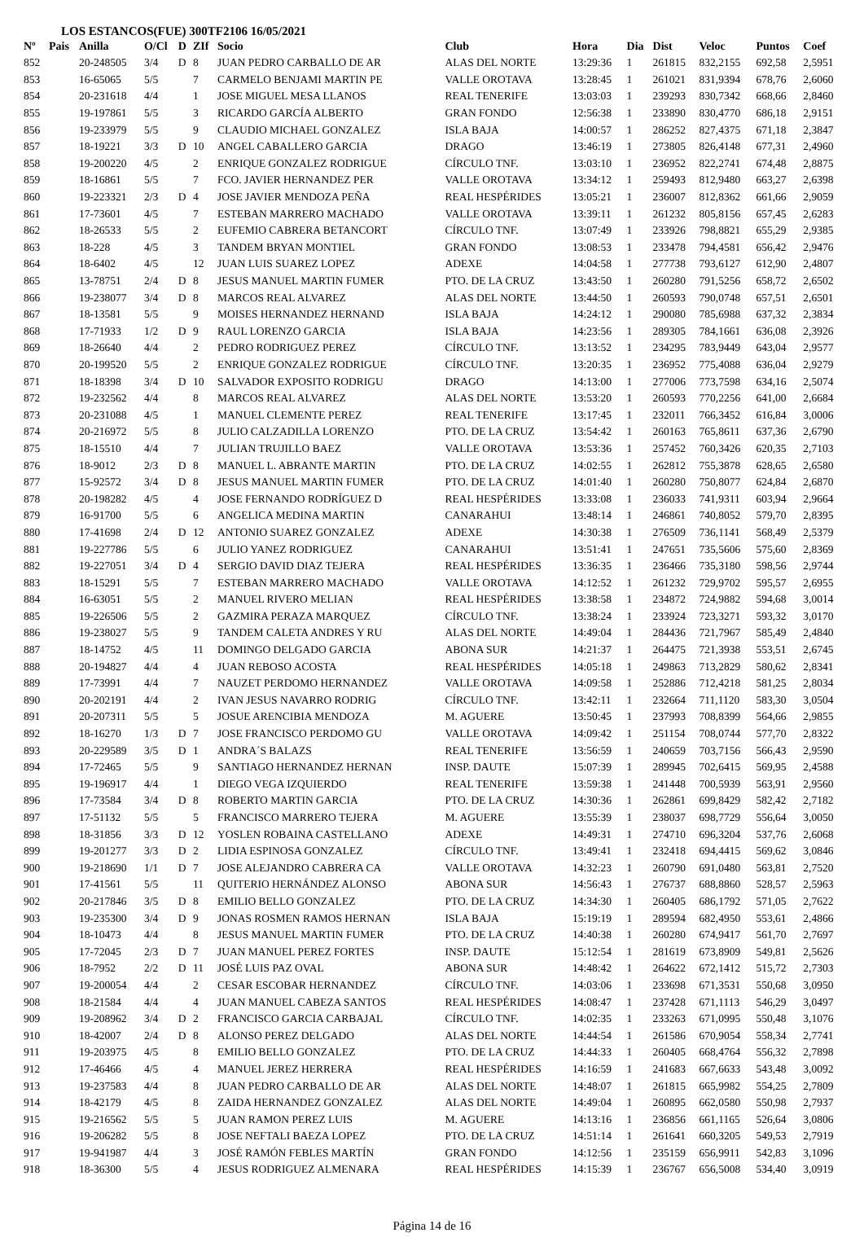LOS ESTANCOS(FUE) 300TF2106 16/05/2021
| Nº | Pais | Anilla | O/Cl | D | ZIf | Socio | Club | Hora | Dia | Dist | Veloc | Puntos | Coef |
| --- | --- | --- | --- | --- | --- | --- | --- | --- | --- | --- | --- | --- | --- |
| 852 | | 20-248505 | 3/4 | D | 8 | JUAN PEDRO CARBALLO DE AR | ALAS DEL NORTE | 13:29:36 | 1 | 261815 | 832,2155 | 692,58 | 2,5951 |
| 853 | | 16-65065 | 5/5 | | 7 | CARMELO BENJAMI MARTIN PE | VALLE OROTAVA | 13:28:45 | 1 | 261021 | 831,9394 | 678,76 | 2,6060 |
| 854 | | 20-231618 | 4/4 | | 1 | JOSE MIGUEL MESA LLANOS | REAL TENERIFE | 13:03:03 | 1 | 239293 | 830,7342 | 668,66 | 2,8460 |
| 855 | | 19-197861 | 5/5 | | 3 | RICARDO GARCÍA ALBERTO | GRAN FONDO | 12:56:38 | 1 | 233890 | 830,4770 | 686,18 | 2,9151 |
| 856 | | 19-233979 | 5/5 | | 9 | CLAUDIO MICHAEL GONZALEZ | ISLA BAJA | 14:00:57 | 1 | 286252 | 827,4375 | 671,18 | 2,3847 |
| 857 | | 18-19221 | 3/3 | D | 10 | ANGEL CABALLERO GARCIA | DRAGO | 13:46:19 | 1 | 273805 | 826,4148 | 677,31 | 2,4960 |
| 858 | | 19-200220 | 4/5 | | 2 | ENRIQUE GONZALEZ RODRIGUE | CÍRCULO TNF. | 13:03:10 | 1 | 236952 | 822,2741 | 674,48 | 2,8875 |
| 859 | | 18-16861 | 5/5 | | 7 | FCO. JAVIER HERNANDEZ PER | VALLE OROTAVA | 13:34:12 | 1 | 259493 | 812,9480 | 663,27 | 2,6398 |
| 860 | | 19-223321 | 2/3 | D | 4 | JOSE JAVIER MENDOZA PEÑA | REAL HESPÉRIDES | 13:05:21 | 1 | 236007 | 812,8362 | 661,66 | 2,9059 |
| 861 | | 17-73601 | 4/5 | | 7 | ESTEBAN MARRERO MACHADO | VALLE OROTAVA | 13:39:11 | 1 | 261232 | 805,8156 | 657,45 | 2,6283 |
| 862 | | 18-26533 | 5/5 | | 2 | EUFEMIO CABRERA BETANCORT | CÍRCULO TNF. | 13:07:49 | 1 | 233926 | 798,8821 | 655,29 | 2,9385 |
| 863 | | 18-228 | 4/5 | | 3 | TANDEM BRYAN MONTIEL | GRAN FONDO | 13:08:53 | 1 | 233478 | 794,4581 | 656,42 | 2,9476 |
| 864 | | 18-6402 | 4/5 | | 12 | JUAN LUIS SUAREZ LOPEZ | ADEXE | 14:04:58 | 1 | 277738 | 793,6127 | 612,90 | 2,4807 |
| 865 | | 13-78751 | 2/4 | D | 8 | JESUS MANUEL MARTIN FUMER | PTO. DE LA CRUZ | 13:43:50 | 1 | 260280 | 791,5256 | 658,72 | 2,6502 |
| 866 | | 19-238077 | 3/4 | D | 8 | MARCOS REAL ALVAREZ | ALAS DEL NORTE | 13:44:50 | 1 | 260593 | 790,0748 | 657,51 | 2,6501 |
| 867 | | 18-13581 | 5/5 | | 9 | MOISES HERNANDEZ HERNAND | ISLA BAJA | 14:24:12 | 1 | 290080 | 785,6988 | 637,32 | 2,3834 |
| 868 | | 17-71933 | 1/2 | D | 9 | RAUL LORENZO GARCIA | ISLA BAJA | 14:23:56 | 1 | 289305 | 784,1661 | 636,08 | 2,3926 |
| 869 | | 18-26640 | 4/4 | | 2 | PEDRO RODRIGUEZ PEREZ | CÍRCULO TNF. | 13:13:52 | 1 | 234295 | 783,9449 | 643,04 | 2,9577 |
| 870 | | 20-199520 | 5/5 | | 2 | ENRIQUE GONZALEZ RODRIGUE | CÍRCULO TNF. | 13:20:35 | 1 | 236952 | 775,4088 | 636,04 | 2,9279 |
| 871 | | 18-18398 | 3/4 | D | 10 | SALVADOR EXPOSITO RODRIGU | DRAGO | 14:13:00 | 1 | 277006 | 773,7598 | 634,16 | 2,5074 |
| 872 | | 19-232562 | 4/4 | | 8 | MARCOS REAL ALVAREZ | ALAS DEL NORTE | 13:53:20 | 1 | 260593 | 770,2256 | 641,00 | 2,6684 |
| 873 | | 20-231088 | 4/5 | | 1 | MANUEL CLEMENTE PEREZ | REAL TENERIFE | 13:17:45 | 1 | 232011 | 766,3452 | 616,84 | 3,0006 |
| 874 | | 20-216972 | 5/5 | | 8 | JULIO CALZADILLA LORENZO | PTO. DE LA CRUZ | 13:54:42 | 1 | 260163 | 765,8611 | 637,36 | 2,6790 |
| 875 | | 18-15510 | 4/4 | | 7 | JULIAN TRUJILLO BAEZ | VALLE OROTAVA | 13:53:36 | 1 | 257452 | 760,3426 | 620,35 | 2,7103 |
| 876 | | 18-9012 | 2/3 | D | 8 | MANUEL L. ABRANTE MARTIN | PTO. DE LA CRUZ | 14:02:55 | 1 | 262812 | 755,3878 | 628,65 | 2,6580 |
| 877 | | 15-92572 | 3/4 | D | 8 | JESUS MANUEL MARTIN FUMER | PTO. DE LA CRUZ | 14:01:40 | 1 | 260280 | 750,8077 | 624,84 | 2,6870 |
| 878 | | 20-198282 | 4/5 | | 4 | JOSE FERNANDO RODRÍGUEZ D | REAL HESPÉRIDES | 13:33:08 | 1 | 236033 | 741,9311 | 603,94 | 2,9664 |
| 879 | | 16-91700 | 5/5 | | 6 | ANGELICA MEDINA MARTIN | CANARAHUI | 13:48:14 | 1 | 246861 | 740,8052 | 579,70 | 2,8395 |
| 880 | | 17-41698 | 2/4 | D | 12 | ANTONIO SUAREZ GONZALEZ | ADEXE | 14:30:38 | 1 | 276509 | 736,1141 | 568,49 | 2,5379 |
| 881 | | 19-227786 | 5/5 | | 6 | JULIO YANEZ RODRIGUEZ | CANARAHUI | 13:51:41 | 1 | 247651 | 735,5606 | 575,60 | 2,8369 |
| 882 | | 19-227051 | 3/4 | D | 4 | SERGIO DAVID DIAZ TEJERA | REAL HESPÉRIDES | 13:36:35 | 1 | 236466 | 735,3180 | 598,56 | 2,9744 |
| 883 | | 18-15291 | 5/5 | | 7 | ESTEBAN MARRERO MACHADO | VALLE OROTAVA | 14:12:52 | 1 | 261232 | 729,9702 | 595,57 | 2,6955 |
| 884 | | 16-63051 | 5/5 | | 2 | MANUEL RIVERO MELIAN | REAL HESPÉRIDES | 13:38:58 | 1 | 234872 | 724,9882 | 594,68 | 3,0014 |
| 885 | | 19-226506 | 5/5 | | 2 | GAZMIRA PERAZA MARQUEZ | CÍRCULO TNF. | 13:38:24 | 1 | 233924 | 723,3271 | 593,32 | 3,0170 |
| 886 | | 19-238027 | 5/5 | | 9 | TANDEM CALETA ANDRES Y RU | ALAS DEL NORTE | 14:49:04 | 1 | 284436 | 721,7967 | 585,49 | 2,4840 |
| 887 | | 18-14752 | 4/5 | | 11 | DOMINGO DELGADO GARCIA | ABONA SUR | 14:21:37 | 1 | 264475 | 721,3938 | 553,51 | 2,6745 |
| 888 | | 20-194827 | 4/4 | | 4 | JUAN REBOSO ACOSTA | REAL HESPÉRIDES | 14:05:18 | 1 | 249863 | 713,2829 | 580,62 | 2,8341 |
| 889 | | 17-73991 | 4/4 | | 7 | NAUZET PERDOMO HERNANDEZ | VALLE OROTAVA | 14:09:58 | 1 | 252886 | 712,4218 | 581,25 | 2,8034 |
| 890 | | 20-202191 | 4/4 | | 2 | IVAN JESUS NAVARRO RODRIG | CÍRCULO TNF. | 13:42:11 | 1 | 232664 | 711,1120 | 583,30 | 3,0504 |
| 891 | | 20-207311 | 5/5 | | 5 | JOSUE ARENCIBIA MENDOZA | M. AGUERE | 13:50:45 | 1 | 237993 | 708,8399 | 564,66 | 2,9855 |
| 892 | | 18-16270 | 1/3 | D | 7 | JOSE FRANCISCO PERDOMO GU | VALLE OROTAVA | 14:09:42 | 1 | 251154 | 708,0744 | 577,70 | 2,8322 |
| 893 | | 20-229589 | 3/5 | D | 1 | ANDRA´S BALAZS | REAL TENERIFE | 13:56:59 | 1 | 240659 | 703,7156 | 566,43 | 2,9590 |
| 894 | | 17-72465 | 5/5 | | 9 | SANTIAGO HERNANDEZ HERNAN | INSP. DAUTE | 15:07:39 | 1 | 289945 | 702,6415 | 569,95 | 2,4588 |
| 895 | | 19-196917 | 4/4 | | 1 | DIEGO VEGA IZQUIERDO | REAL TENERIFE | 13:59:38 | 1 | 241448 | 700,5939 | 563,91 | 2,9560 |
| 896 | | 17-73584 | 3/4 | D | 8 | ROBERTO MARTIN GARCIA | PTO. DE LA CRUZ | 14:30:36 | 1 | 262861 | 699,8429 | 582,42 | 2,7182 |
| 897 | | 17-51132 | 5/5 | | 5 | FRANCISCO MARRERO TEJERA | M. AGUERE | 13:55:39 | 1 | 238037 | 698,7729 | 556,64 | 3,0050 |
| 898 | | 18-31856 | 3/3 | D | 12 | YOSLEN ROBAINA CASTELLANO | ADEXE | 14:49:31 | 1 | 274710 | 696,3204 | 537,76 | 2,6068 |
| 899 | | 19-201277 | 3/3 | D | 2 | LIDIA ESPINOSA GONZALEZ | CÍRCULO TNF. | 13:49:41 | 1 | 232418 | 694,4415 | 569,62 | 3,0846 |
| 900 | | 19-218690 | 1/1 | D | 7 | JOSE ALEJANDRO CABRERA CA | VALLE OROTAVA | 14:32:23 | 1 | 260790 | 691,0480 | 563,81 | 2,7520 |
| 901 | | 17-41561 | 5/5 | | 11 | QUITERIO HERNÁNDEZ ALONSO | ABONA SUR | 14:56:43 | 1 | 276737 | 688,8860 | 528,57 | 2,5963 |
| 902 | | 20-217846 | 3/5 | D | 8 | EMILIO BELLO GONZALEZ | PTO. DE LA CRUZ | 14:34:30 | 1 | 260405 | 686,1792 | 571,05 | 2,7622 |
| 903 | | 19-235300 | 3/4 | D | 9 | JONAS ROSMEN RAMOS HERNAN | ISLA BAJA | 15:19:19 | 1 | 289594 | 682,4950 | 553,61 | 2,4866 |
| 904 | | 18-10473 | 4/4 | | 8 | JESUS MANUEL MARTIN FUMER | PTO. DE LA CRUZ | 14:40:38 | 1 | 260280 | 674,9417 | 561,70 | 2,7697 |
| 905 | | 17-72045 | 2/3 | D | 7 | JUAN MANUEL PEREZ FORTES | INSP. DAUTE | 15:12:54 | 1 | 281619 | 673,8909 | 549,81 | 2,5626 |
| 906 | | 18-7952 | 2/2 | D | 11 | JOSÉ LUIS PAZ OVAL | ABONA SUR | 14:48:42 | 1 | 264622 | 672,1412 | 515,72 | 2,7303 |
| 907 | | 19-200054 | 4/4 | | 2 | CESAR ESCOBAR HERNANDEZ | CÍRCULO TNF. | 14:03:06 | 1 | 233698 | 671,3531 | 550,68 | 3,0950 |
| 908 | | 18-21584 | 4/4 | | 4 | JUAN MANUEL CABEZA SANTOS | REAL HESPÉRIDES | 14:08:47 | 1 | 237428 | 671,1113 | 546,29 | 3,0497 |
| 909 | | 19-208962 | 3/4 | D | 2 | FRANCISCO GARCIA CARBAJAL | CÍRCULO TNF. | 14:02:35 | 1 | 233263 | 671,0995 | 550,48 | 3,1076 |
| 910 | | 18-42007 | 2/4 | D | 8 | ALONSO PEREZ DELGADO | ALAS DEL NORTE | 14:44:54 | 1 | 261586 | 670,9054 | 558,34 | 2,7741 |
| 911 | | 19-203975 | 4/5 | | 8 | EMILIO BELLO GONZALEZ | PTO. DE LA CRUZ | 14:44:33 | 1 | 260405 | 668,4764 | 556,32 | 2,7898 |
| 912 | | 17-46466 | 4/5 | | 4 | MANUEL JEREZ HERRERA | REAL HESPÉRIDES | 14:16:59 | 1 | 241683 | 667,6633 | 543,48 | 3,0092 |
| 913 | | 19-237583 | 4/4 | | 8 | JUAN PEDRO CARBALLO DE AR | ALAS DEL NORTE | 14:48:07 | 1 | 261815 | 665,9982 | 554,25 | 2,7809 |
| 914 | | 18-42179 | 4/5 | | 8 | ZAIDA HERNANDEZ GONZALEZ | ALAS DEL NORTE | 14:49:04 | 1 | 260895 | 662,0580 | 550,98 | 2,7937 |
| 915 | | 19-216562 | 5/5 | | 5 | JUAN RAMON PEREZ LUIS | M. AGUERE | 14:13:16 | 1 | 236856 | 661,1165 | 526,64 | 3,0806 |
| 916 | | 19-206282 | 5/5 | | 8 | JOSE NEFTALI BAEZA LOPEZ | PTO. DE LA CRUZ | 14:51:14 | 1 | 261641 | 660,3205 | 549,53 | 2,7919 |
| 917 | | 19-941987 | 4/4 | | 3 | JOSÉ RAMÓN FEBLES MARTÍN | GRAN FONDO | 14:12:56 | 1 | 235159 | 656,9911 | 542,83 | 3,1096 |
| 918 | | 18-36300 | 5/5 | | 4 | JESUS RODRIGUEZ ALMENARA | REAL HESPÉRIDES | 14:15:39 | 1 | 236767 | 656,5008 | 534,40 | 3,0919 |
Página 14 de 16